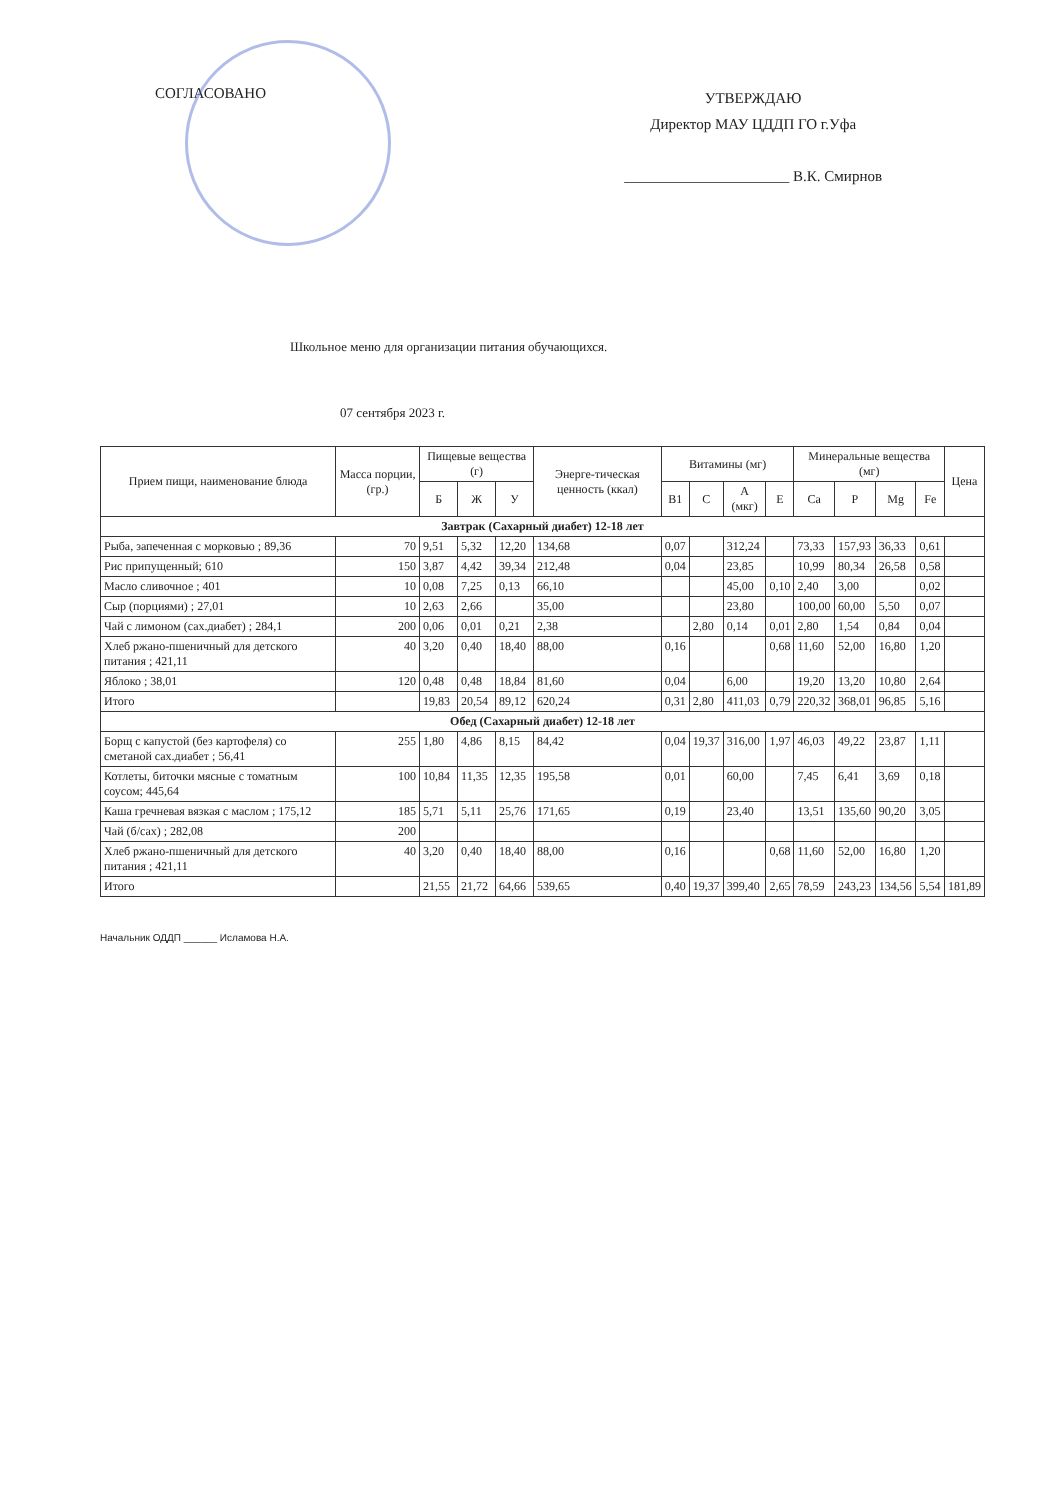СОГЛАСОВАНО
УТВЕРЖДАЮ
Директор МАУ ЦДДП ГО г.Уфа
______________________ В.К. Смирнов
Школьное меню для организации питания обучающихся.
07 сентября 2023 г.
| Прием пищи, наименование блюда | Масса порции, (гр.) | Пищевые вещества (г) | | | Энерге-тическая ценность (ккал) | Витамины (мг) | | | | Минеральные вещества (мг) | | | | Цена |
| --- | --- | --- | --- | --- | --- | --- | --- | --- | --- | --- | --- | --- | --- | --- |
| | | Б | Ж | У | | B1 | C | A (мкг) | E | Ca | P | Mg | Fe | |
| Завтрак (Сахарный диабет) 12-18 лет | | | | | | | | | | | | | | |
| Рыба, запеченная с морковью ; 89,36 | 70 | 9,51 | 5,32 | 12,20 | 134,68 | 0,07 | | 312,24 | | 73,33 | 157,93 | 36,33 | 0,61 | |
| Рис припущенный; 610 | 150 | 3,87 | 4,42 | 39,34 | 212,48 | 0,04 | | 23,85 | | 10,99 | 80,34 | 26,58 | 0,58 | |
| Масло сливочное ; 401 | 10 | 0,08 | 7,25 | 0,13 | 66,10 | | | 45,00 | 0,10 | 2,40 | 3,00 | | 0,02 | |
| Сыр (порциями) ; 27,01 | 10 | 2,63 | 2,66 | | 35,00 | | | 23,80 | | 100,00 | 60,00 | 5,50 | 0,07 | |
| Чай с лимоном (сах.диабет) ; 284,1 | 200 | 0,06 | 0,01 | 0,21 | 2,38 | | 2,80 | 0,14 | 0,01 | 2,80 | 1,54 | 0,84 | 0,04 | |
| Хлеб ржано-пшеничный для детского питания ; 421,11 | 40 | 3,20 | 0,40 | 18,40 | 88,00 | 0,16 | | | 0,68 | 11,60 | 52,00 | 16,80 | 1,20 | |
| Яблоко ; 38,01 | 120 | 0,48 | 0,48 | 18,84 | 81,60 | 0,04 | | 6,00 | | 19,20 | 13,20 | 10,80 | 2,64 | |
| Итого | | 19,83 | 20,54 | 89,12 | 620,24 | 0,31 | 2,80 | 411,03 | 0,79 | 220,32 | 368,01 | 96,85 | 5,16 | |
| Обед (Сахарный диабет) 12-18 лет | | | | | | | | | | | | | | |
| Борщ с капустой (без картофеля) со сметаной сах.диабет ; 56,41 | 255 | 1,80 | 4,86 | 8,15 | 84,42 | 0,04 | 19,37 | 316,00 | 1,97 | 46,03 | 49,22 | 23,87 | 1,11 | |
| Котлеты, биточки мясные с томатным соусом; 445,64 | 100 | 10,84 | 11,35 | 12,35 | 195,58 | 0,01 | | 60,00 | | 7,45 | 6,41 | 3,69 | 0,18 | |
| Каша гречневая вязкая с маслом ; 175,12 | 185 | 5,71 | 5,11 | 25,76 | 171,65 | 0,19 | | 23,40 | | 13,51 | 135,60 | 90,20 | 3,05 | |
| Чай (б/сах) ; 282,08 | 200 | | | | | | | | | | | | | |
| Хлеб ржано-пшеничный для детского питания ; 421,11 | 40 | 3,20 | 0,40 | 18,40 | 88,00 | 0,16 | | | 0,68 | 11,60 | 52,00 | 16,80 | 1,20 | |
| Итого | | 21,55 | 21,72 | 64,66 | 539,65 | 0,40 | 19,37 | 399,40 | 2,65 | 78,59 | 243,23 | 134,56 | 5,54 | 181,89 |
Начальник ОДДП ______ Исламова Н.А.